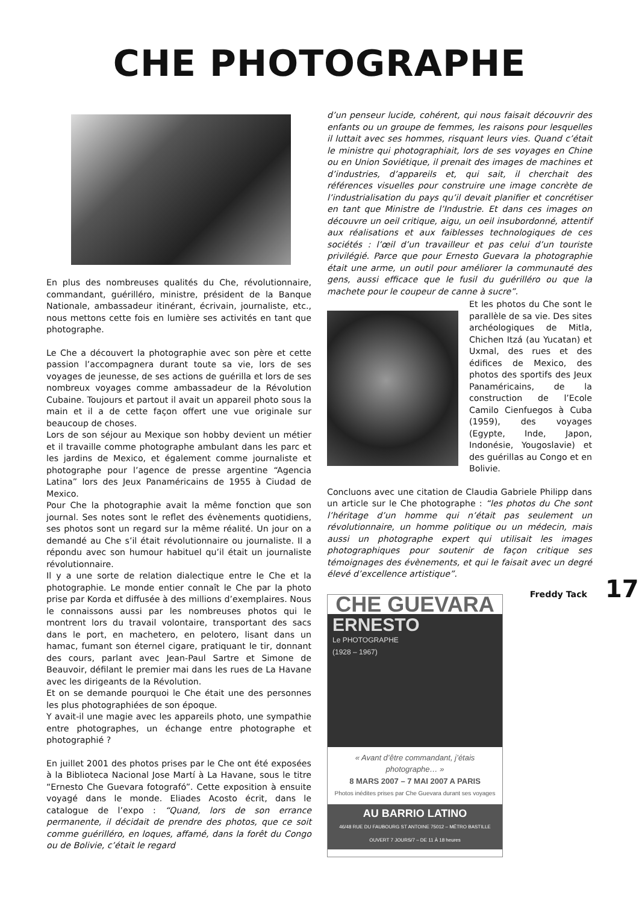CHE PHOTOGRAPHE
En plus des nombreuses qualités du Che, révolutionnaire, commandant, guérilléro, ministre, président de la Banque Nationale, ambassadeur itinérant, écrivain, journaliste, etc., nous mettons cette fois en lumière ses activités en tant que photographe.
Le Che a découvert la photographie avec son père et cette passion l’accompagnera durant toute sa vie, lors de ses voyages de jeunesse, de ses actions de guérilla et lors de ses nombreux voyages comme ambassadeur de la Révolution Cubaine. Toujours et partout il avait un appareil photo sous la main et il a de cette façon offert une vue originale sur beaucoup de choses.
Lors de son séjour au Mexique son hobby devient un métier et il travaille comme photographe ambulant dans les parc et les jardins de Mexico, et également comme journaliste et photographe pour l’agence de presse argentine “Agencia Latina” lors des Jeux Panaméricains de 1955 à Ciudad de Mexico.
Pour Che la photographie avait la même fonction que son journal. Ses notes sont le reflet des évènements quotidiens, ses photos sont un regard sur la même réalité. Un jour on a demandé au Che s’il était révolutionnaire ou journaliste. Il a répondu avec son humour habituel qu’il était un journaliste révolutionnaire.
Il y a une sorte de relation dialectique entre le Che et la photographie. Le monde entier connaît le Che par la photo prise par Korda et diffusée à des millions d’exemplaires. Nous le connaissons aussi par les nombreuses photos qui le montrent lors du travail volontaire, transportant des sacs dans le port, en machetero, en pelotero, lisant dans un hamac, fumant son éternel cigare, pratiquant le tir, donnant des cours, parlant avec Jean-Paul Sartre et Simone de Beauvoir, défilant le premier mai dans les rues de La Havane avec les dirigeants de la Révolution.
Et on se demande pourquoi le Che était une des personnes les plus photographiées de son époque.
Y avait-il une magie avec les appareils photo, une sympathie entre photographes, un échange entre photographe et photographié ?
En juillet 2001 des photos prises par le Che ont été exposées à la Biblioteca Nacional Jose Martí à La Havane, sous le titre “Ernesto Che Guevara fotografó”. Cette exposition à ensuite voyagé dans le monde. Eliades Acosto écrit, dans le catalogue de l’expo : “Quand, lors de son errance permanente, il décidait de prendre des photos, que ce soit comme guérilléro, en loques, affamé, dans la forêt du Congo ou de Bolivie, c’était le regard
d’un penseur lucide, cohérent, qui nous faisait découvrir des enfants ou un groupe de femmes, les raisons pour lesquelles il luttait avec ses hommes, risquant leurs vies. Quand c’était le ministre qui photographiait, lors de ses voyages en Chine ou en Union Soviétique, il prenait des images de machines et d’industries, d’appareils et, qui sait, il cherchait des références visuelles pour construire une image concrète de l’industrialisation du pays qu’il devait planifier et concrétiser en tant que Ministre de l’Industrie. Et dans ces images on découvre un oeil critique, aigu, un oeil insubordonné, attentif aux réalisations et aux faiblesses technologiques de ces sociétés : l’œil d’un travailleur et pas celui d’un touriste privilégié. Parce que pour Ernesto Guevara la photographie était une arme, un outil pour améliorer la communauté des gens, aussi efficace que le fusil du guérilléro ou que la machete pour le coupeur de canne à sucre”.
Et les photos du Che sont le parallèle de sa vie. Des sites archéologiques de Mitla, Chichen Itzá (au Yucatan) et Uxmal, des rues et des édifices de Mexico, des photos des sportifs des Jeux Panaméricains, de la construction de l’Ecole Camilo Cienfuegos à Cuba (1959), des voyages (Egypte, Inde, Japon, Indonésie, Yougoslavie) et des guérillas au Congo et en Bolivie.
Concluons avec une citation de Claudia Gabriele Philipp dans un article sur le Che photographe : “les photos du Che sont l’héritage d’un homme qui n’était pas seulement un révolutionnaire, un homme politique ou un médecin, mais aussi un photographe expert qui utilisait les images photographiques pour soutenir de façon critique ses témoignages des évènements, et qui le faisait avec un degré élevé d’excellence artistique”.
Freddy Tack
CHE GUEVARA
ERNESTO
Le PHOTOGRAPHE
(1928 – 1967)
« Avant d’être commandant, j’étais photographe… »
8 MARS 2007 – 7 MAI 2007 A PARIS
Photos inédites prises par Che Guevara durant ses voyages
AU BARRIO LATINO
46/48 RUE DU FAUBOURG ST ANTOINE 75012 – MÉTRO BASTILLE
OUVERT 7 JOURS/7 – DE 11 À 18 heures
17